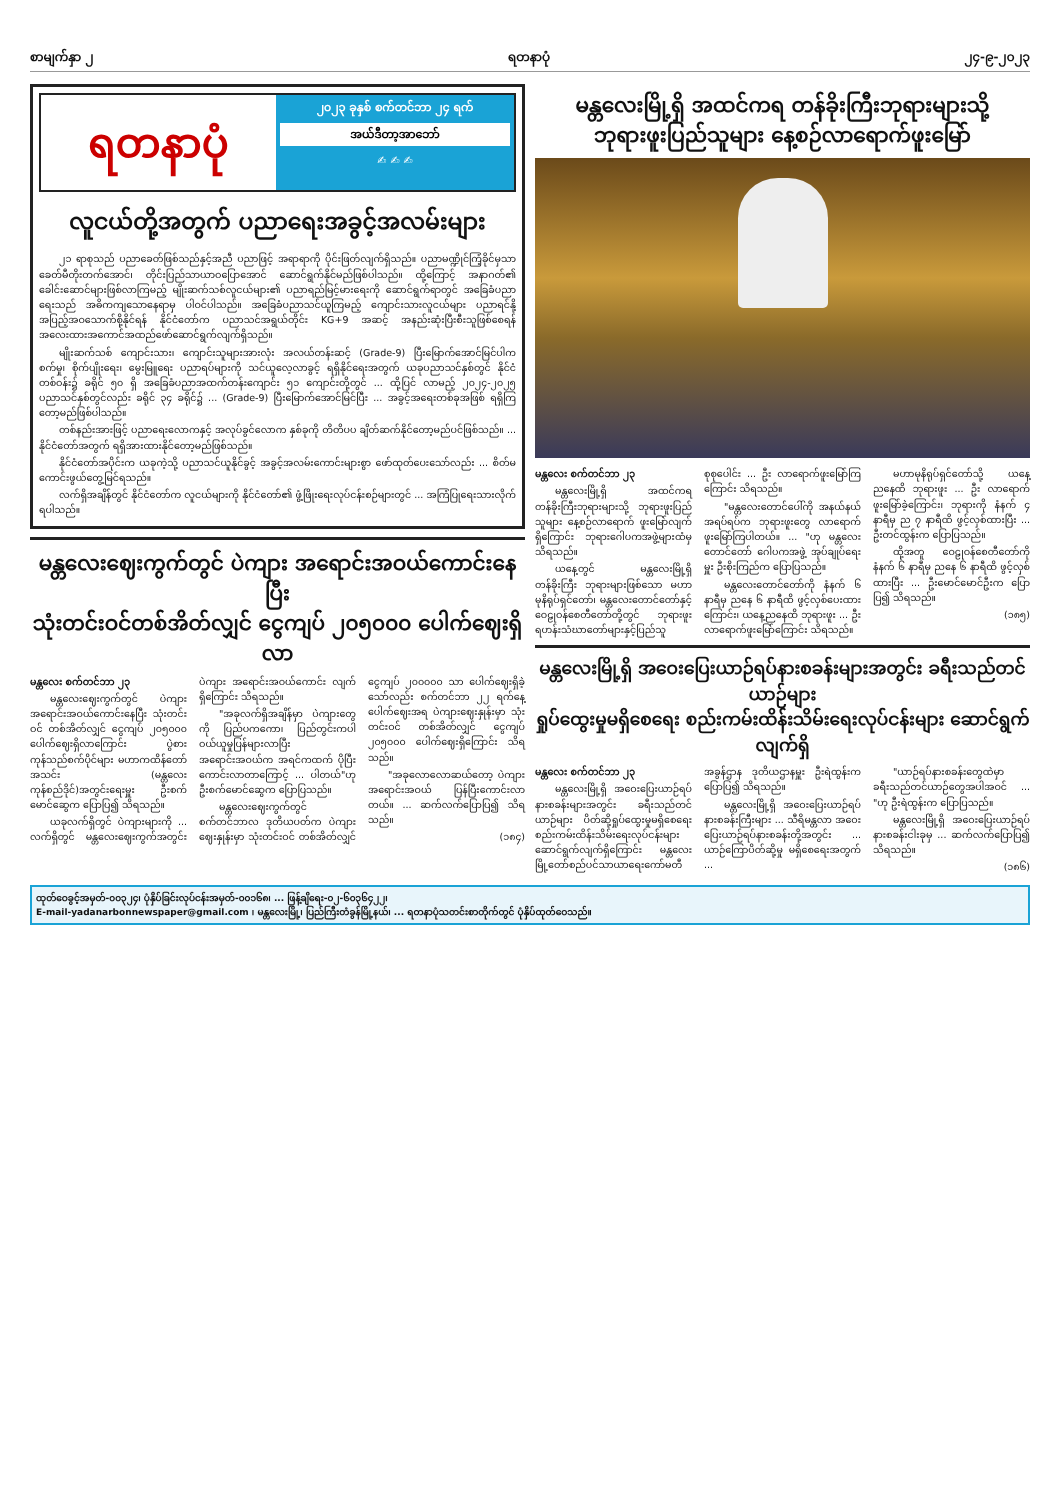စာမျက်နှာ ၂ ရတနာပုံ ၂၄-၉-၂၀၂၃
ရတနာပုံ
၂၀၂၃ ခုနှစ် စက်တင်ဘာ ၂၄ ရက်
အယ်ဒီတာ့အာဘော်
✍ ✍ ✍
လူငယ်တို့အတွက် ပညာရေးအခွင့်အလမ်းများ
၂၁ ရာစုသည် ပညာခေတ်ဖြစ်သည်နှင့်အညီ ပညာဖြင့် အရာရာကို ပိုင်းဖြတ်လျက်ရှိသည်။ ပညာမဏ္ဍိုင်ကြံ့ခိုင်မှသာ ခေတ်မီတိုးတက်အောင်၊ တိုင်းပြည်သာယာဝပြောအောင် ဆောင်ရွက်နိုင်မည်ဖြစ်ပါသည်။ ထို့ကြောင့် အနာဂတ်၏ ခေါင်းဆောင်များဖြစ်လာကြမည့် မျိုးဆက်သစ်လူငယ်များ၏ ပညာရည်မြင့်မားရေးကို ဆောင်ရွက်ရာတွင် အခြေခံပညာရေးသည် အဓိကကျသောနေရာမှ ပါဝင်ပါသည်။ အခြေခံပညာသင်ယူကြမည့် ကျောင်းသားလူငယ်များ ပညာရင်နို့အပြည့်အဝသောက်စို့နိုင်ရန် နိုင်ငံတော်က ပညာသင်အရွယ်တိုင်း KG+9 အဆင့် အနည်းဆုံးပြီးစီးသူဖြစ်စေရန် အလေးထားအကောင်အထည်ဖော်ဆောင်ရွက်လျက်ရှိသည်။
မျိုးဆက်သစ် ကျောင်းသား၊ ကျောင်းသူများအားလုံး အလယ်တန်းဆင့် (Grade-9) ပြီးမြောက်အောင်မြင်ပါက စက်မှု၊ စိုက်ပျိုးရေး၊ မွေးမြူရေး ပညာရပ်များကို သင်ယူလေ့လာခွင့် ရရှိနိုင်ရေးအတွက် ယခုပညာသင်နှစ်တွင် နိုင်ငံတစ်ဝန်း၌ ခရိုင် ၅၀ ရှိ အခြေခံပညာအထက်တန်းကျောင်း ၅၁ ကျောင်းတို့တွင် ... ထို့ပြင် လာမည့် ၂၀၂၄-၂၀၂၅ ပညာသင်နှစ်တွင်လည်း ခရိုင် ၃၄ ခရိုင်၌ ... (Grade-9) ပြီးမြောက်အောင်မြင်ပြီး ... အခွင့်အရေးတစ်ခုအဖြစ် ရရှိကြတော့မည်ဖြစ်ပါသည်။
တစ်နည်းအားဖြင့် ပညာရေးလောကနှင့် အလုပ်ခွင်လောက နှစ်ခုကို တိတိပပ ချိတ်ဆက်နိုင်တော့မည်ပင်ဖြစ်သည်။ ... နိုင်ငံတော်အတွက် ရရှိအားထားနိုင်တော့မည်ဖြစ်သည်။
နိုင်ငံတော်အပိုင်းက ယခုကဲ့သို့ ပညာသင်ယူနိုင်ခွင့် အခွင့်အလမ်းကောင်းများစွာ ဖော်ထုတ်ပေးသော်လည်း ... စိတ်မကောင်းဖွယ်တွေ့မြင်ရသည်။
လက်ရှိအချိန်တွင် နိုင်ငံတော်က လူငယ်များကို နိုင်ငံတော်၏ ဖွံ့ဖြိုးရေးလုပ်ငန်းစဉ်များတွင် ... အကြံပြုရေးသားလိုက်ရပါသည်။
မန္တလေးဈေးကွက်တွင် ပဲကျား အရောင်းအဝယ်ကောင်းနေပြီး
သုံးတင်းဝင်တစ်အိတ်လျှင် ငွေကျပ် ၂၀၅၀၀၀ ပေါက်ဈေးရှိလာ
မန္တလေး စက်တင်ဘာ ၂၃
မန္တလေးဈေးကွက်တွင် ပဲကျား အရောင်းအဝယ်ကောင်းနေပြီး သုံးတင်းဝင် တစ်အိတ်လျှင် ငွေကျပ် ၂၀၅၀၀၀ ပေါက်ဈေးရှိလာကြောင်း ပွဲစားကုန်သည်စက်ပိုင်များ မဟာကထိန်တော်အသင်း (မန္တလေးကုန်စည်ဒိုင်)အတွင်းရေးမှူး ဦးစက်မောင်ဆွေက ပြောပြ၍ သိရသည်။
ယခုလက်ရှိတွင် ပဲကျားများကို ... လက်ရှိတွင် မန္တလေးဈေးကွက်အတွင်း ပဲကျား အရောင်းအဝယ်ကောင်း လျက်ရှိကြောင်း သိရသည်။
"အခုလက်ရှိအချိန်မှာ ပဲကျားတွေကို ပြည်ပကကော၊ ပြည်တွင်းကပါ ဝယ်ယူမှုပြန်များလာပြီး အရောင်းအဝယ်က အရင်ကထက် ပိုပြီးကောင်းလာတာကြောင့် ... ပါတယ်"ဟု ဦးစက်မောင်ဆွေက ပြောပြသည်။
မန္တလေးဈေးကွက်တွင် စက်တင်ဘာလ ဒုတိယပတ်က ပဲကျားဈေးနှုန်းမှာ သုံးတင်းဝင် တစ်အိတ်လျှင် ငွေကျပ် ၂၀၀၀၀၀ သာ ပေါက်ဈေးရှိခဲ့သော်လည်း စက်တင်ဘာ ၂၂ ရက်နေ့ ပေါက်ဈေးအရ ပဲကျားဈေးနှုန်းမှာ သုံးတင်းဝင် တစ်အိတ်လျှင် ငွေကျပ် ၂၀၅၀၀၀ ပေါက်ဈေးရှိကြောင်း သိရသည်။
"အခုလောလောဆယ်တော့ ပဲကျားအရောင်းအဝယ် ပြန်ပြီးကောင်းလာတယ်။ ... ဆက်လက်ပြောပြ၍ သိရသည်။
(၁၈၄)
မန္တလေးမြို့ရှိ အထင်ကရ တန်ခိုးကြီးဘုရားများသို့
ဘုရားဖူးပြည်သူများ နေ့စဉ်လာရောက်ဖူးမြော်
မန္တလေး စက်တင်ဘာ ၂၃
မန္တလေးမြို့ရှိ အထင်ကရ တန်ခိုးကြီးဘုရားများသို့ ဘုရားဖူးပြည်သူများ နေ့စဉ်လာရောက် ဖူးမြော်လျက်ရှိကြောင်း ဘုရားဂေါပကအဖွဲ့များထံမှ သိရသည်။
ယနေ့တွင် မန္တလေးမြို့ရှိ တန်ခိုးကြီး ဘုရားများဖြစ်သော မဟာမုနိရုပ်ရှင်တော်၊ မန္တလေးတောင်တော်နှင့် ဝေဠုဝန်စေတီတော်တို့တွင် ဘုရားဖူး ရဟန်းသံဃာတော်များနှင့်ပြည်သူ စုစုပေါင်း ... ဦး လာရောက်ဖူးမြော်ကြကြောင်း သိရသည်။
"မန္တလေးတောင်ပေါ်ကို အနယ်နယ်အရပ်ရပ်က ဘုရားဖူးတွေ လာရောက်ဖူးမြော်ကြပါတယ်။ ... "ဟု မန္တလေးတောင်တော် ဂေါပကအဖွဲ့ အုပ်ချုပ်ရေးမှူး ဦးစိုးကြည်က ပြောပြသည်။
မန္တလေးတောင်တော်ကို နံနက် ၆ နာရီမှ ညနေ ၆ နာရီထိ ဖွင့်လှစ်ပေးထားကြောင်း၊ ယနေ့ညနေထိ ဘုရားဖူး ... ဦး လာရောက်ဖူးမြော်ကြောင်း သိရသည်။
မဟာမုနိရုပ်ရှင်တော်သို့ ယနေ့ညနေထိ ဘုရားဖူး ... ဦး လာရောက်ဖူးမြော်ခဲ့ကြောင်း၊ ဘုရားကို နံနက် ၄ နာရီမှ ည ၇ နာရီထိ ဖွင့်လှစ်ထားပြီး ... ဦးတင်ထွန်းက ပြောပြသည်။
ထို့အတူ ဝေဠုဝန်စေတီတော်ကို နံနက် ၆ နာရီမှ ညနေ ၆ နာရီထိ ဖွင့်လှစ်ထားပြီး ... ဦးမောင်မောင်ဦးက ပြောပြ၍ သိရသည်။
(၁၈၅)
မန္တလေးမြို့ရှိ အဝေးပြေးယာဉ်ရပ်နားစခန်းများအတွင်း ခရီးသည်တင်ယာဉ်များ
ရှုပ်ထွေးမှုမရှိစေရေး စည်းကမ်းထိန်းသိမ်းရေးလုပ်ငန်းများ ဆောင်ရွက်လျက်ရှိ
မန္တလေး စက်တင်ဘာ ၂၃
မန္တလေးမြို့ရှိ အဝေးပြေးယာဉ်ရပ်နားစခန်းများအတွင်း ခရီးသည်တင်ယာဉ်များ ပိတ်ဆို့ရှုပ်ထွေးမှုမရှိစေရေး စည်းကမ်းထိန်းသိမ်းရေးလုပ်ငန်းများ ဆောင်ရွက်လျက်ရှိကြောင်း မန္တလေးမြို့တော်စည်ပင်သာယာရေးကော်မတီ အခွန်ဌာန ဒုတိယဌာနမှူး ဦးရဲထွန်းက ပြောပြ၍ သိရသည်။
မန္တလေးမြို့ရှိ အဝေးပြေးယာဉ်ရပ်နားစခန်းကြီးများ ... သီရိမန္တလာ အဝေးပြေးယာဉ်ရပ်နားစခန်းတို့အတွင်း ... ယာဉ်ကြောပိတ်ဆို့မှု မရှိစေရေးအတွက် ...
"ယာဉ်ရပ်နားစခန်းတွေထဲမှာ ခရီးသည်တင်ယာဉ်တွေအပါအဝင် ... "ဟု ဦးရဲထွန်းက ပြောပြသည်။
မန္တလေးမြို့ရှိ အဝေးပြေးယာဉ်ရပ်နားစခန်းငါးခုမှ ... ဆက်လက်ပြောပြ၍ သိရသည်။
(၁၈၆)
ထုတ်ဝေခွင့်အမှတ်-၀၀၃၂၄၊ ပုံနှိပ်ခြင်းလုပ်ငန်းအမှတ်-၀၀၁၆၈၊ ... ဖြန့်ချိရေး-၀၂-၆၀၃၆၄၂၂၊
E-mail-yadanarbonnewspaper@gmail.com ၊ မန္တလေးမြို့၊ ပြည်ကြီးတံခွန်မြို့နယ်၊ ... ရတနာပုံသတင်းစာတိုက်တွင် ပုံနှိပ်ထုတ်ဝေသည်။